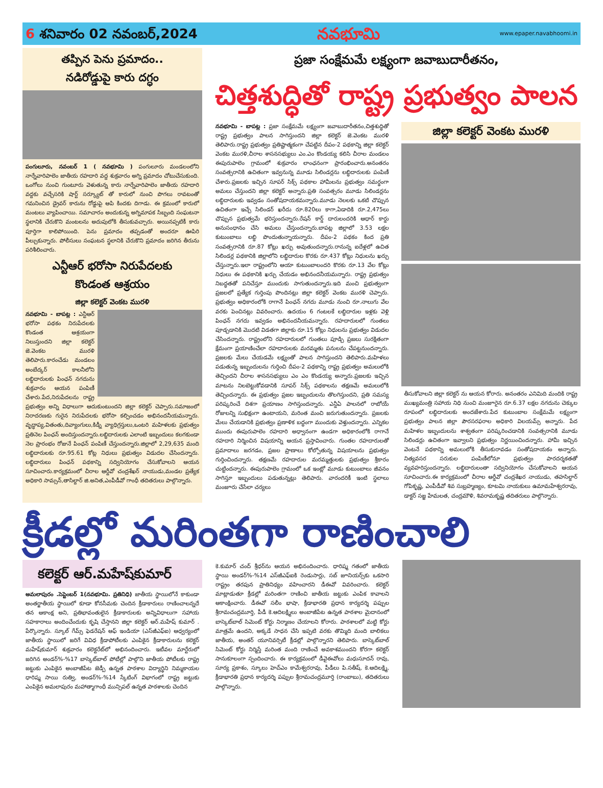6 శనివారం 02 నవంబర్,2024 నవభూమి www.epaper.navabhoomi.in
తప్పిన పెను ప్రమాదం..
నడిరోడ్డుపై కారు దగ్ధం
పంగులూరు, నవంబర్ 1 ( నవభూమి ) పంగులూరు మండలంలోని నార్నేవారిపాలెం జాతీయ రహదారి వద్ద శుక్రవారం అగ్ని ప్రమాదం చోటుచేసుకుంది. ఒంగోలు నుంచి గుంటూరు వెళుతున్న కారు నార్నేవారిపాలెం జాతీయ రహదారి వద్దకు వచ్చేసరికి షార్ట్ సర్క్యూట్ తో కారులో నుంచి పొగలు రావటంతో గమనించిన డ్రైవర్ కారును రోడ్డుపై ఆపి కిందకు దిగాడు. ఈ క్రమంలో కారులో మంటలు వ్యాపించాయి. సమాచారం అందుకున్న అగ్నిమాపక సిబ్బంది సంఘటనా స్థలానికి చేరుకొని మంటలను అదుపులోకి తీసుకువచ్చారు. అయినప్పటికీ కారు పూర్తిగా కాలిపోయింది. పెను ప్రమాదం తప్పడంతో అందరూ ఊపిరి పీల్చుకున్నారు. పోలీసులు సంఘటన స్థలానికి చేరుకొని ప్రమాదం జరిగిన తీరును పరిశీలించారు.
ఎన్టీఆర్ భరోసా నిరుపేదలకు
కొండంత ఆశ్రయం
జిల్లా కలెక్టర్ వెంకట మురళి
నవభూమి - బాపట్ల : ఎన్టీఆర్ భరోసా పథకం నిరుపేదలకు కొండంత ఆశ్రయంగా నిలుస్తుందని జిల్లా కలెక్టర్ జె.వెంకట మురళి తెలిపారు.కారంచేడు మండలం అంబేద్కర్ కాలనీలోని లబ్ధిదారులకు పింఛన్ నగదును శుక్రవారం ఆయన పంపిణీ చేశారు.పేద,నిరుపేదలను రాష్ట్ర ప్రభుత్వం అన్ని విధాలుగా ఆదుకుంటుందని జిల్లా కలెక్టర్ చెప్పారు.సమాజంలో నిరాదరణకు గురైన నిరుపేదలకు భరోసా కల్పించడం అభినందనీయమన్నారు. వృద్ధాప్య,వితంతు,దివ్యాంగులు,కిడ్నీ వ్యాధిగ్రస్తులు,ఒంటరి మహిళలకు ప్రభుత్వం ప్రతినెల పింఛన్ అందిస్తుందన్నారు.లబ్ధిదారులకు ఎలాంటి ఇబ్బందులు కలగకుండా నెల ప్రారంభం రోజునే పింఛన్ పంపిణీ చేస్తుందన్నారు.జిల్లాలో 2,29,635 మంది లబ్ధిదారులకు రూ.95.61 కోట్ల నిధులు ప్రభుత్వం విడుదల చేసిందన్నారు. లబ్ధిదారులు పింఛన్ పథకాన్ని సద్వినియోగం చేసుకోవాలని ఆయన సూచించారు.కార్యక్రమంలో చీరాల ఆర్డీవో చంద్రశేఖర్ నాయుడు,మండల ప్రత్యేక అధికారి సామ్సన్,తాసిల్దార్ జి.అనిత,ఎంపీడీవో గాంధీ తదితరులు పాల్గొన్నారు.
ప్రజా సంక్షేమమే లక్ష్యంగా జవాబుదారీతనం,
చిత్తశుద్ధితో రాష్ట్ర ప్రభుత్వం పాలన
నవభూమి - బాపట్ల : ప్రజా సంక్షేమమే లక్ష్యంగా జవాబుదారీతనం,చిత్తశుద్ధితో రాష్ట్ర ప్రభుత్వం పాలన సాగిస్తుందని జిల్లా కలెక్టర్ జె.వెంకట మురళి తెలిపారు.రాష్ట్ర ప్రభుత్వం ప్రతిష్టాత్మకంగా చేపట్టిన దీపం-2 పథకాన్ని జిల్లా కలెక్టర్ వెంకట మురళి,చీరాల శాసనసభ్యులు ఎం.ఎం కొండయ్య కలిసి చీరాల మండలం ఈపురుపాలెం గ్రామంలో శుక్రవారం లాంఛనంగా ప్రారంభించారు.అనంతరం సంవత్సరానికి ఉచితంగా ఇవ్వనున్న మూడు సిలిండర్లను లబ్ధిదారులకు పంపిణీ చేశారు.ప్రజలకు ఇచ్చిన సూపర్ సిక్స్ పథకాల హామీలను ప్రభుత్వం సమర్థంగా అమలు చేస్తుందని జిల్లా కలెక్టర్ అన్నారు.ప్రతి సంవత్సరం మూడు సిలిండర్లను లబ్ధిదారులకు ఇవ్వడం సంతోషదాయకమన్నారు.మూడు నెలలకు ఒకటి చొప్పున ఉచితంగా ఇచ్చే సిలిండర్ ఖరీదు రూ.820లు కాగా,ఏడాదికి రూ.2,475లు చొప్పున ప్రభుత్వమే భరిస్తుందన్నారు.రేషన్ కార్డ్ దారులందరికి ఆధార్ కార్డు అనుసంధానం చేసి అమలు చేస్తుందన్నారు.బాపట్ల జిల్లాలో 3.53 లక్షల కుటుంబాలు లబ్ధి పొందుతున్నాయన్నారు. దీపం-2 పథకం కింద ప్రతి సంవత్సరానికి రూ.87 కోట్లు ఖర్చు అవుతుందన్నారు.రానున్న ఐదేళ్లలో ఉచిత సిలిండర్ల పథకానికి జిల్లాలోని లబ్ధిదారుల కొరకు రూ.437 కోట్లు నిధులను ఖర్చు చేస్తున్నారు.ఇలా రాష్ట్రంలోని ఆయా కుటుంబాలందరి కొరకు రూ.13 వేల కోట్లు నిధులు ఈ పథకానికి ఖర్చు చేయడం అభినందనీయమన్నారు. రాష్ట్ర ప్రభుత్వం నిబద్ధతతో పనిచేస్తూ ముందుకు సాగుతుందన్నారు.ఇది మంచి ప్రభుత్వంగా ప్రజలలో ప్రత్యేక గుర్తింపు పొందినట్లు జిల్లా కలెక్టర్ వెంకట మురళి చెప్పారు. ప్రభుత్వం అధికారంలోకి రాగానే పింఛన్ నగదు మూడు నుంచి రూ.నాలుగు వేల వరకు పెంచినట్లు వివరించారు. ఉదయం 6 గంటలకే లబ్ధిదారుల ఇళ్లకు వెళ్లి పింఛన్ నగదు ఇవ్వడం అభినందనీయమన్నారు. రహదారులలో గుంతలు పూడ్చడానికి మొదటి విడతగా జిల్లాకు రూ.15 కోట్లు నిధులను ప్రభుత్వం విడుదల చేసిందన్నారు. రాష్ట్రంలోని రహదారులలో గుంతలు పూడ్చి ప్రజలు సురక్షితంగా క్షేమంగా ప్రయాణించేలా రహదారులకు మరమ్మతు పనులను చేపట్టనుందన్నారు. ప్రజలకు మేలు చేయడమే లక్ష్యంతో పాలన సాగిస్తుందని తెలిపారు.మహిళలు పడుతున్న ఇబ్బందులను గుర్తించి దీపం-2 పథకాన్ని రాష్ట్ర ప్రభుత్వం అమలులోకి తెచ్చిందని చీరాల శాసనసభ్యులు ఎం ఎం కొండయ్య అన్నారు.ప్రజలకు ఇచ్చిన మాటను నిలబెట్టుకోవడానికి సూపర్ సిక్స్ పథకాలను తక్షణమే అమలులోకి తెచ్చిందన్నారు. ఈ ప్రభుత్వం ప్రజల ఇబ్బందులను తొలగిస్తుందని, ప్రతి సమస్య పరిష్కరించే దిశగా ప్రయాణం సాగిస్తుందన్నారు. ఎన్డీఏ పాలనలో రాబోయే రోజులన్ని సుభిక్షంగా ఉంటాయని, మరింత మంచి జరుగుతుందన్నారు. ప్రజలకు మేలు చేయడానికి ప్రభుత్వం ప్రణాళిక బద్ధంగా ముందుకు వెళ్తుందన్నారు. ఎన్నికల ముందు ఈపురుపాలెం రహదారి అధ్వానంగా ఉండగా అధికారంలోకి రాగానే రహదారి నిర్మించిన విషయాన్ని ఆయన ప్రస్తావించారు. గుంతల రహదారులతో ప్రమాదాలు జరగడం, ప్రజల ప్రాణాలు కోల్పోతున్న విషయాలను ప్రభుత్వం గుర్తించిందన్నారు. తక్షణమే రహదారుల మరమ్మత్తులకు ప్రభుత్వం శ్రీకారం చుట్టిందన్నారు. ఈపురుపాలెం గ్రామంలో ఒక ఇంట్లో మూడు కుటుంబాలు జీవనం సాగిస్తూ ఇబ్బందులు పడుతున్నట్లు తెలిపారు. వారందరికీ ఇంటి స్థలాలు మంజూరు చేసేలా చర్యలు
జిల్లా కలెక్టర్ వెంకట మురళి
తీసుకోవాలని జిల్లా కలెక్టర్ ను ఆయన కోరారు. అనంతరం ఎనిమిది మందికి రాష్ట్ర ముఖ్యమంత్రి సహాయ నిధి నుంచి మంజూరైన రూ.6.37 లక్షల నగదును చెక్కుల రూపంలో లబ్ధిదారులకు అందజేశారు.పేద కుటుంబాల సంక్షేమమే లక్ష్యంగా ప్రభుత్వం పాలన జిల్లా పౌరసరఫరాల అధికారి విలయమ్స్ అన్నారు. పేద మహిళల ఇబ్బందులను శాశ్వతంగా పరిష్కరించడానికి సంవత్సరానికి మూడు సిలిండర్లు ఉచితంగా ఇవ్వాలని ప్రభుత్వం నిర్ణయించిందన్నారు. హామీ ఇచ్చిన వెంటనే పథకాన్ని అమలులోకి తీసుకురావడం సంతోషదాయకం అన్నారు. నిత్యవసర సరుకుల పంపిణీలోనూ ప్రభుత్వం పారదర్శకతతో వ్యవహరిస్తుందన్నారు. లబ్ధిదారులంతా సద్వినియోగం చేసుకోవాలని ఆయన సూచించారు.ఈ కార్యక్రమంలో చీరాల ఆర్డీవో చంద్రశేఖర నాయుడు, తహసిల్దార్ గోపికృష్ణ, ఎంపీడీవో శివ సుబ్రహ్మణ్యం, కూటమి నాయకులు ఉమామహేశ్వరరావు, డాక్టర్ సజ్జ హేమలత, చంద్రమౌళి, శివరామకృష్ణ తదితరులు పాల్గొన్నారు.
క్రీడల్లో మరింతగా రాణించాలి
కలెక్టర్ ఆర్.మహేష్‌కుమార్
అమలాపురం .సెప్టెంబర్ 1(నవభూమి. ప్రతినిధి) జాతీయ స్థాయిలోనే కాకుండా అంతర్జాతీయ స్థాయిలో కూడా కోనసీమకు చెందిన క్రీడాకారులు రాణించాలన్నదే తన ఆకాంక్ష అని, ప్రతిభావంతులైన క్రీడాకారులకు అన్నివిధాలుగా సహాయ సహకారాలు అందించేందుకు కృషి చేస్తానని జిల్లా కలెక్టర్ ఆర్.మహేష్ కుమార్ . పేర్కొన్నారు. స్కూల్ గేమ్స్ ఫెడరేషన్ ఆఫ్ ఇండియా (ఎస్‌జీఎఫ్ఐ) ఆధ్వర్యంలో జాతీయ స్థాయిలో జరిగే వివిధ క్రీడాపోటీలకు ఎంపికైన క్రీడాకారులను కలెక్టర్ మహేష్‌కుమార్ శుక్రవారం కలెక్టరేట్‌లో అభినందించారు. ఇటీవల మార్టేరులో జరిగిన అండర్%-%17 బాస్కెట్‌బాల్ పోటీల్లో పాల్గొని జాతీయ పోటీలకు రాష్ట్ర జట్టుకు ఎంపికైన అంబాజీపేట జెడ్పీ ఉన్నత పాఠశాల విద్యార్థిని నిమ్మకాయల ధారిష్మ సాయి రుత్వి, అండర్%-%14 స్కేటింగ్ విభాగంలో రాష్ట్ర జట్టుకు ఎంపికైన అమలాపురం మహాత్మాగాంధీ మున్సిపల్ ఉన్నత పాఠశాలకు చెందిన
కె.కుమార్ చంద్ శ్రీధర్‌ను ఆయన అభినందించారు. ధారిష్మ గతంలో జాతీయ స్థాయి అండర్%-%14 ఎస్‌జీఎఫ్ఐకి రెండుసార్లు, సబ్ జూనియర్స్‌కు ఒకసారి రాష్ట్రం తరపున ప్రాతినిధ్యం వహించారని డీఈవో వివరించారు. కలెక్టర్ మాట్లాడుతూ క్రీడల్లో మరింతగా రాణించి జాతీయ జట్టుకు ఎంపిక కావాలని ఆకాంక్షించారు. డీఈవో సలీం భాషా, క్రీడాభారతి ప్రధాన కార్యదర్శి పప్పుల శ్రీరామచంద్రమూర్తి, పీడీ కె.ఆదిలక్ష్మిలు అంబాజీపేట ఉన్నత పాఠశాల మైదానంలో బాస్కెట్‌బాల్ సిమెంట్ కోర్టు నిర్మాణం చేయాలని కోరారు. పాఠశాలలో మట్టి కోర్టు మాత్రమే ఉందని, అక్కడే సాధన చేసి ఇప్పటి వరకు తొమ్మిది మంది బాలికలు జాతీయ, అంతర్ యూనివర్సిటీ క్రీడల్లో పాల్గొన్నారని తెలిపారు. బాస్కెట్‌బాల్ సిమెంట్ కోర్టు నిర్మిస్తే మరింత మంది రాణించే అవకాశముందని కోరగా కలెక్టర్ సానుకూలంగా స్పందించారు. ఈ కార్యక్రమంలో డీవైఈవోలు మధుసూదన్ రావు, సూర్య ప్రకాశం, స్కూలు హెచ్‌ఎం కామేశ్వరరావు, పీడీలు పి.సతీష్, కె.ఆదిలక్ష్మి, క్రీడాభారతి ప్రధాన కార్యదర్శి పప్పుల శ్రీరామచంద్రమూర్తి (రాంబాబు), తదితరులు పాల్గొన్నారు.